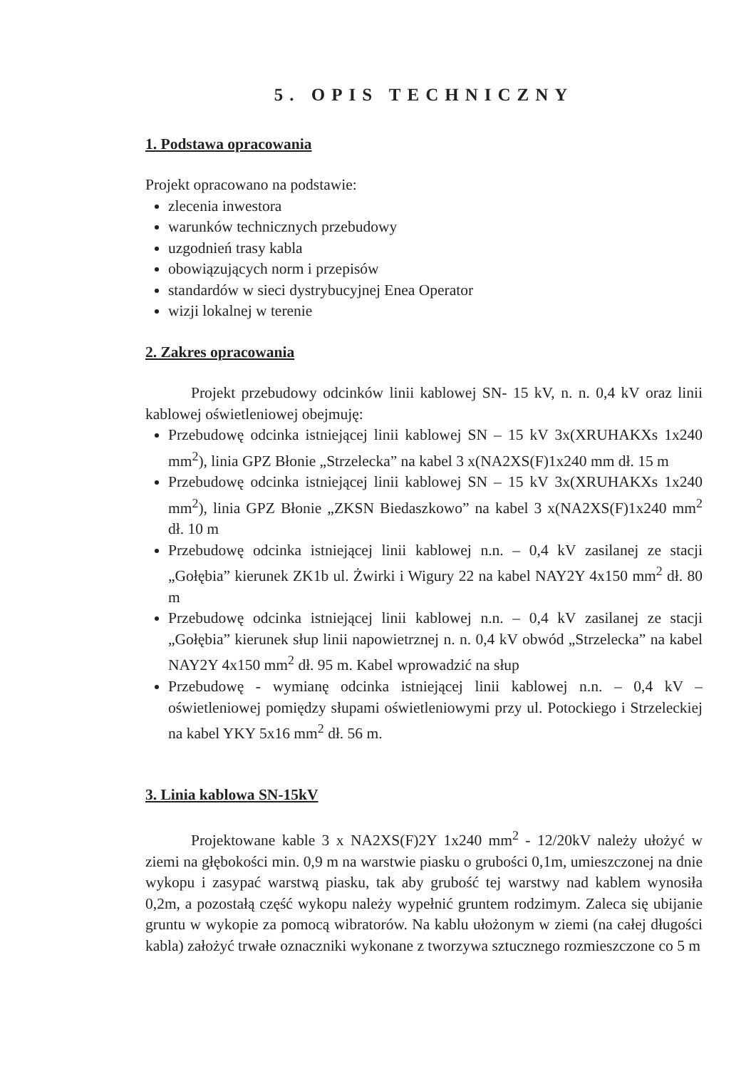5. OPIS TECHNICZNY
1. Podstawa opracowania
Projekt opracowano na podstawie:
zlecenia inwestora
warunków technicznych przebudowy
uzgodnień trasy kabla
obowiązujących norm i przepisów
standardów w sieci dystrybucyjnej Enea Operator
wizji lokalnej w terenie
2. Zakres opracowania
Projekt przebudowy odcinków linii kablowej SN- 15 kV, n. n. 0,4 kV oraz linii kablowej oświetleniowej obejmuję:
Przebudowę odcinka istniejącej linii kablowej SN – 15 kV 3x(XRUHAKXs 1x240 mm<sup>2</sup>), linia GPZ Błonie „Strzelecka” na kabel 3 x(NA2XS(F)1x240 mm dł. 15 m
Przebudowę odcinka istniejącej linii kablowej SN – 15 kV 3x(XRUHAKXs 1x240 mm<sup>2</sup>), linia GPZ Błonie „ZKSN Biedaszkowo” na kabel 3 x(NA2XS(F)1x240 mm<sup>2</sup> dł. 10 m
Przebudowę odcinka istniejącej linii kablowej n.n. – 0,4 kV zasilanej ze stacji „Gołębia” kierunek ZK1b ul. Żwirki i Wigury 22 na kabel NAY2Y 4x150 mm<sup>2</sup> dł. 80 m
Przebudowę odcinka istniejącej linii kablowej n.n. – 0,4 kV zasilanej ze stacji „Gołębia” kierunek słup linii napowietrznej n. n. 0,4 kV obwód „Strzelecka” na kabel NAY2Y 4x150 mm<sup>2</sup> dł. 95 m. Kabel wprowadzić na słup
Przebudowę - wymianę odcinka istniejącej linii kablowej n.n. – 0,4 kV – oświetleniowej pomiędzy słupami oświetleniowymi przy ul. Potockiego i Strzeleckiej na kabel YKY 5x16 mm<sup>2</sup> dł. 56 m.
3. Linia kablowa SN-15kV
Projektowane kable 3 x NA2XS(F)2Y 1x240 mm<sup>2</sup> - 12/20kV należy ułożyć w ziemi na głębokości min. 0,9 m na warstwie piasku o grubości 0,1m, umieszczonej na dnie wykopu i zasypać warstwą piasku, tak aby grubość tej warstwy nad kablem wynosiła 0,2m, a pozostałą część wykopu należy wypełnić gruntem rodzimym. Zaleca się ubijanie gruntu w wykopie za pomocą wibratorów. Na kablu ułożonym w ziemi (na całej długości kabla) założyć trwałe oznaczniki wykonane z tworzywa sztucznego rozmieszczone co 5 m